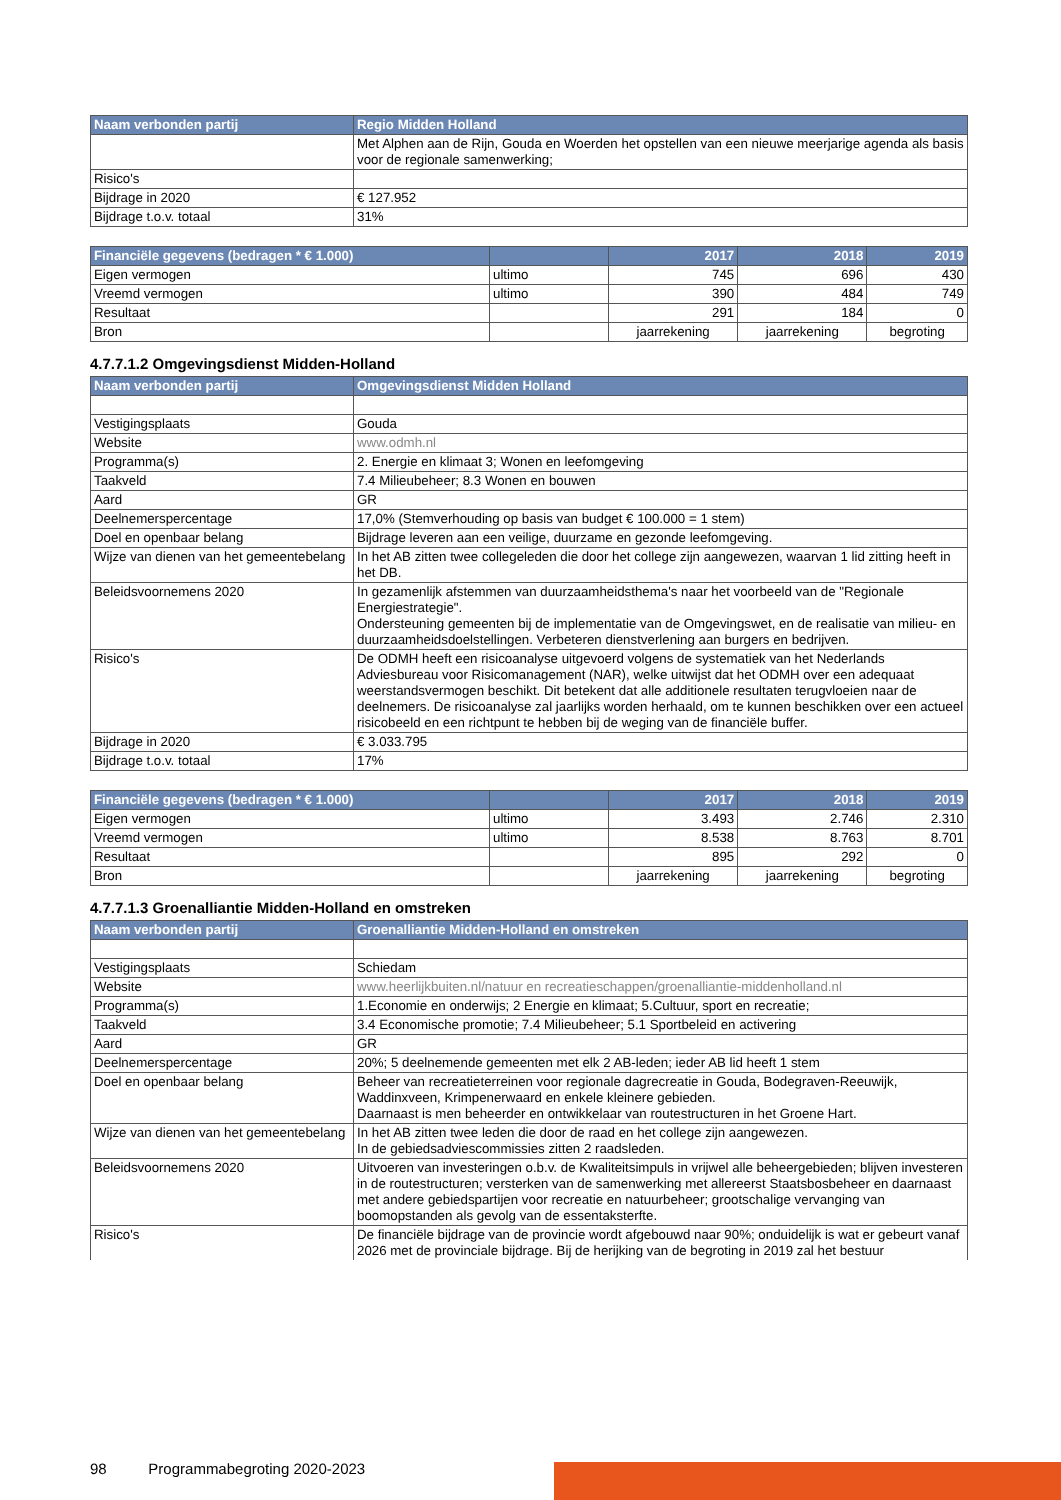| Naam verbonden partij | Regio Midden Holland |
| --- | --- |
| | Met Alphen aan de Rijn, Gouda en Woerden het opstellen van een nieuwe meerjarige agenda als basis voor de regionale samenwerking; |
| Risico's | |
| Bijdrage in 2020 | € 127.952 |
| Bijdrage t.o.v. totaal | 31% |
| Financiële gegevens (bedragen * € 1.000) | | 2017 | 2018 | 2019 |
| --- | --- | --- | --- | --- |
| Eigen vermogen | ultimo | 745 | 696 | 430 |
| Vreemd vermogen | ultimo | 390 | 484 | 749 |
| Resultaat | | 291 | 184 | 0 |
| Bron | | jaarrekening | jaarrekening | begroting |
4.7.7.1.2 Omgevingsdienst Midden-Holland
| Naam verbonden partij | Omgevingsdienst Midden Holland |
| --- | --- |
| Vestigingsplaats | Gouda |
| Website | www.odmh.nl |
| Programma(s) | 2. Energie en klimaat 3; Wonen en leefomgeving |
| Taakveld | 7.4 Milieubeheer; 8.3 Wonen en bouwen |
| Aard | GR |
| Deelnemerspercentage | 17,0% (Stemverhouding op basis van budget € 100.000 = 1 stem) |
| Doel en openbaar belang | Bijdrage leveren aan een veilige, duurzame en gezonde leefomgeving. |
| Wijze van dienen van het gemeentebelang | In het AB zitten twee collegeleden die door het college zijn aangewezen, waarvan 1 lid zitting heeft in het DB. |
| Beleidsvoornemens 2020 | In gezamenlijk afstemmen van duurzaamheidsthema's naar het voorbeeld van de "Regionale Energiestrategie". Ondersteuning gemeenten bij de implementatie van de Omgevingswet, en de realisatie van milieu- en duurzaamheidsdoelstellingen. Verbeteren dienstverlening aan burgers en bedrijven. |
| Risico's | De ODMH heeft een risicoanalyse uitgevoerd volgens de systematiek van het Nederlands Adviesbureau voor Risicomanagement (NAR), welke uitwijst dat het ODMH over een adequaat weerstandsvermogen beschikt. Dit betekent dat alle additionele resultaten terugvloeien naar de deelnemers. De risicoanalyse zal jaarlijks worden herhaald, om te kunnen beschikken over een actueel risicobeeld en een richtpunt te hebben bij de weging van de financiële buffer. |
| Bijdrage in 2020 | € 3.033.795 |
| Bijdrage t.o.v. totaal | 17% |
| Financiële gegevens (bedragen * € 1.000) | | 2017 | 2018 | 2019 |
| --- | --- | --- | --- | --- |
| Eigen vermogen | ultimo | 3.493 | 2.746 | 2.310 |
| Vreemd vermogen | ultimo | 8.538 | 8.763 | 8.701 |
| Resultaat | | 895 | 292 | 0 |
| Bron | | jaarrekening | jaarrekening | begroting |
4.7.7.1.3 Groenalliantie Midden-Holland en omstreken
| Naam verbonden partij | Groenalliantie Midden-Holland en omstreken |
| --- | --- |
| Vestigingsplaats | Schiedam |
| Website | www.heerlijkbuiten.nl/natuur en recreatieschappen/groenalliantie-middenholland.nl |
| Programma(s) | 1.Economie en onderwijs; 2 Energie en klimaat; 5.Cultuur, sport en recreatie; |
| Taakveld | 3.4 Economische promotie; 7.4 Milieubeheer; 5.1 Sportbeleid en activering |
| Aard | GR |
| Deelnemerspercentage | 20%; 5 deelnemende gemeenten met elk 2 AB-leden; ieder AB lid heeft 1 stem |
| Doel en openbaar belang | Beheer van recreatieterreinen voor regionale dagrecreatie in Gouda, Bodegraven-Reeuwijk, Waddinxveen, Krimpenerwaard en enkele kleinere gebieden. Daarnaast is men beheerder en ontwikkelaar van routestructuren in het Groene Hart. |
| Wijze van dienen van het gemeentebelang | In het AB zitten twee leden die door de raad en het college zijn aangewezen. In de gebiedsadviescommissies zitten 2 raadsleden. |
| Beleidsvoornemens 2020 | Uitvoeren van investeringen o.b.v. de Kwaliteitsimpuls in vrijwel alle beheergebieden; blijven investeren in de routestructuren; versterken van de samenwerking met allereerst Staatsbosbeheer en daarnaast met andere gebiedspartijen voor recreatie en natuurbeheer; grootschalige vervanging van boomopstanden als gevolg van de essentaksterfte. |
| Risico's | De financiële bijdrage van de provincie wordt afgebouwd naar 90%; onduidelijk is wat er gebeurt vanaf 2026 met de provinciale bijdrage. Bij de herijking van de begroting in 2019 zal het bestuur |
98 Programmabegroting 2020-2023